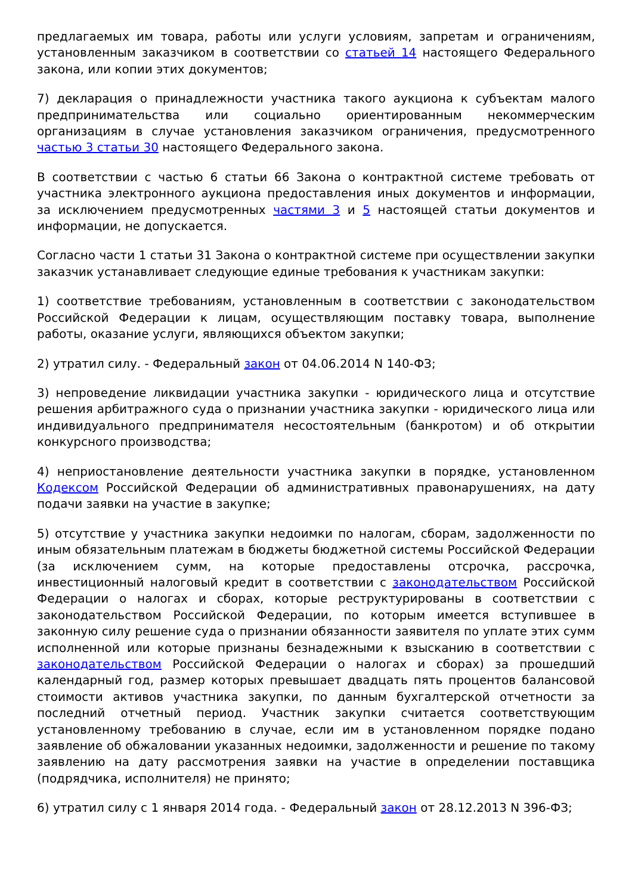предлагаемых им товара, работы или услуги условиям, запретам и ограничениям, установленным заказчиком в соответствии со статьей 14 настоящего Федерального закона, или копии этих документов;
7) декларация о принадлежности участника такого аукциона к субъектам малого предпринимательства или социально ориентированным некоммерческим организациям в случае установления заказчиком ограничения, предусмотренного частью 3 статьи 30 настоящего Федерального закона.
В соответствии с частью 6 статьи 66 Закона о контрактной системе требовать от участника электронного аукциона предоставления иных документов и информации, за исключением предусмотренных частями 3 и 5 настоящей статьи документов и информации, не допускается.
Согласно части 1 статьи 31 Закона о контрактной системе при осуществлении закупки заказчик устанавливает следующие единые требования к участникам закупки:
1) соответствие требованиям, установленным в соответствии с законодательством Российской Федерации к лицам, осуществляющим поставку товара, выполнение работы, оказание услуги, являющихся объектом закупки;
2) утратил силу. - Федеральный закон от 04.06.2014 N 140-ФЗ;
3) непроведение ликвидации участника закупки - юридического лица и отсутствие решения арбитражного суда о признании участника закупки - юридического лица или индивидуального предпринимателя несостоятельным (банкротом) и об открытии конкурсного производства;
4) неприостановление деятельности участника закупки в порядке, установленном Кодексом Российской Федерации об административных правонарушениях, на дату подачи заявки на участие в закупке;
5) отсутствие у участника закупки недоимки по налогам, сборам, задолженности по иным обязательным платежам в бюджеты бюджетной системы Российской Федерации (за исключением сумм, на которые предоставлены отсрочка, рассрочка, инвестиционный налоговый кредит в соответствии с законодательством Российской Федерации о налогах и сборах, которые реструктурированы в соответствии с законодательством Российской Федерации, по которым имеется вступившее в законную силу решение суда о признании обязанности заявителя по уплате этих сумм исполненной или которые признаны безнадежными к взысканию в соответствии с законодательством Российской Федерации о налогах и сборах) за прошедший календарный год, размер которых превышает двадцать пять процентов балансовой стоимости активов участника закупки, по данным бухгалтерской отчетности за последний отчетный период. Участник закупки считается соответствующим установленному требованию в случае, если им в установленном порядке подано заявление об обжаловании указанных недоимки, задолженности и решение по такому заявлению на дату рассмотрения заявки на участие в определении поставщика (подрядчика, исполнителя) не принято;
6) утратил силу с 1 января 2014 года. - Федеральный закон от 28.12.2013 N 396-ФЗ;